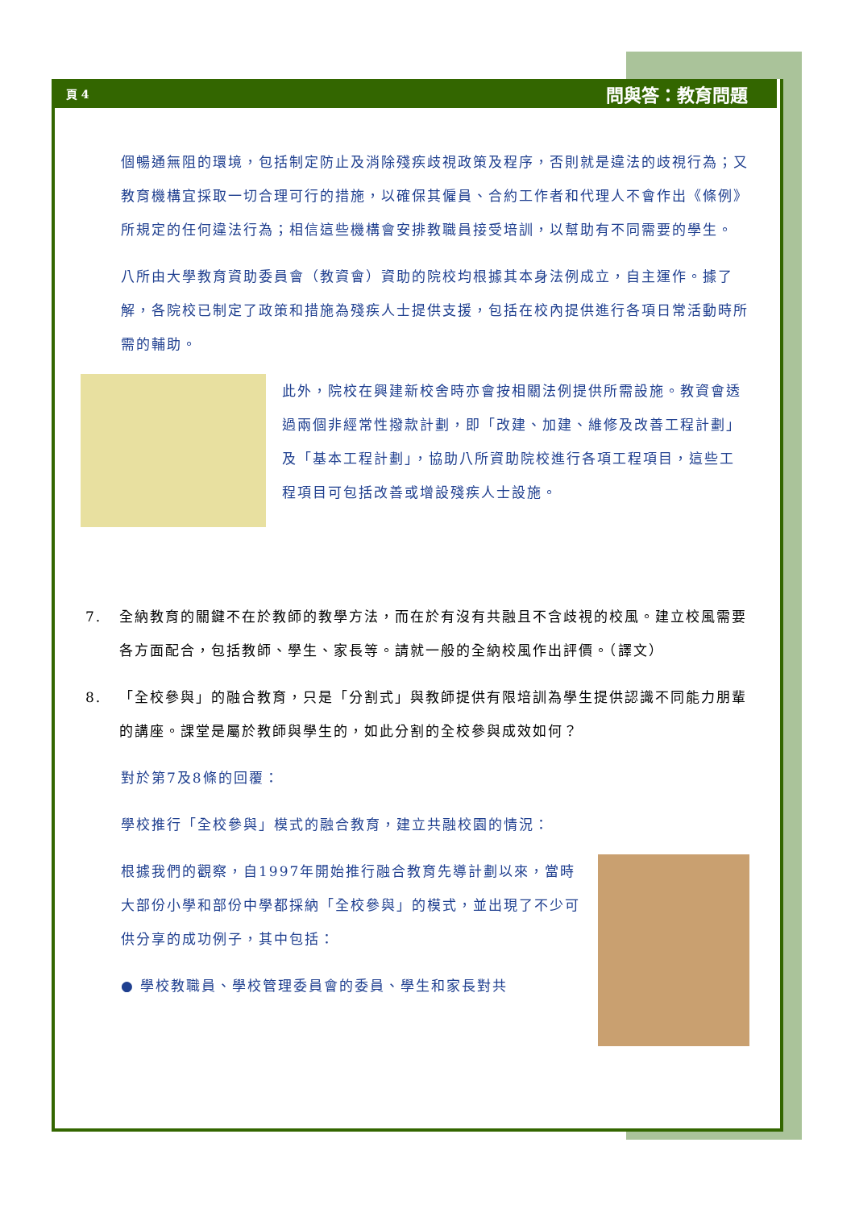頁 4 問與答：教育問題
個暢通無阻的環境，包括制定防止及消除殘疾歧視政策及程序，否則就是違法的歧視行為；又教育機構宜採取一切合理可行的措施，以確保其僱員、合約工作者和代理人不會作出《條例》所規定的任何違法行為；相信這些機構會安排教職員接受培訓，以幫助有不同需要的學生。
八所由大學教育資助委員會（教資會）資助的院校均根據其本身法例成立，自主運作。據了解，各院校已制定了政策和措施為殘疾人士提供支援，包括在校內提供進行各項日常活動時所需的輔助。
此外，院校在興建新校舍時亦會按相關法例提供所需設施。教資會透過兩個非經常性撥款計劃，即「改建、加建、維修及改善工程計劃」及「基本工程計劃」，協助八所資助院校進行各項工程項目，這些工程項目可包括改善或增設殘疾人士設施。
7. 全納教育的關鍵不在於教師的教學方法，而在於有沒有共融且不含歧視的校風。建立校風需要各方面配合，包括教師、學生、家長等。請就一般的全納校風作出評價。（譯文）
8. 「全校參與」的融合教育，只是「分割式」與教師提供有限培訓為學生提供認識不同能力朋輩的講座。課堂是屬於教師與學生的，如此分割的全校參與成效如何？
對於第7及8條的回覆：
學校推行「全校參與」模式的融合教育，建立共融校園的情況：
根據我們的觀察，自1997年開始推行融合教育先導計劃以來，當時大部份小學和部份中學都採納「全校參與」的模式，並出現了不少可供分享的成功例子，其中包括：
● 學校教職員、學校管理委員會的委員、學生和家長對共